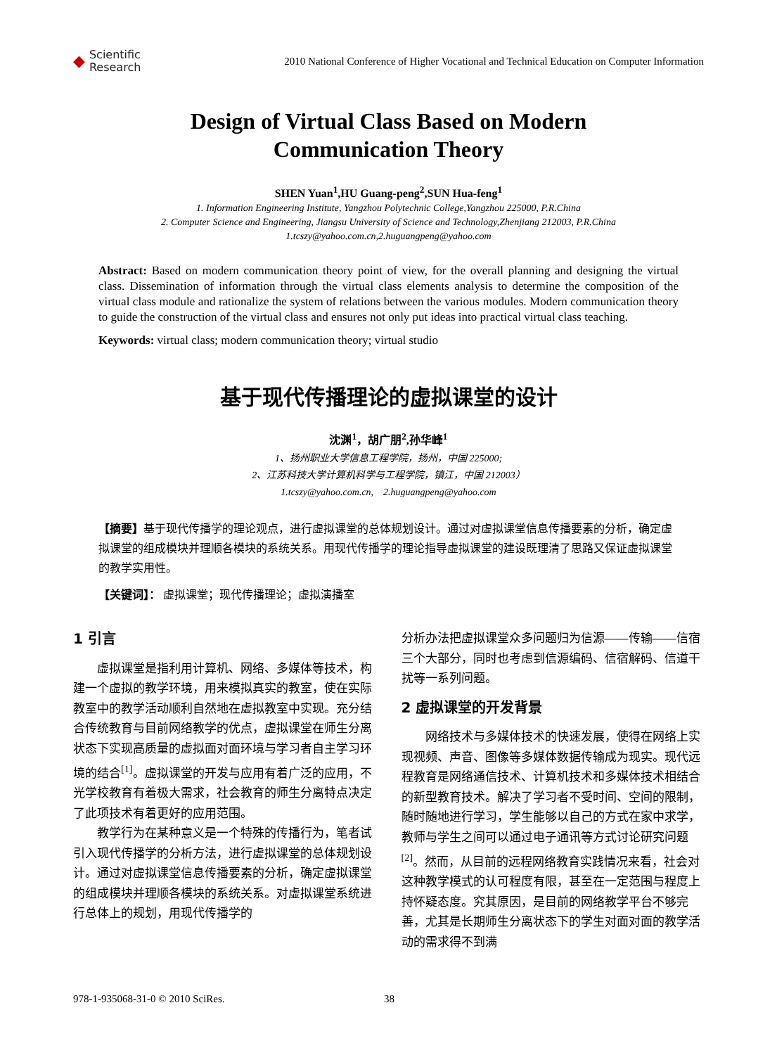◆ Scientific
Research
2010 National Conference of Higher Vocational and Technical Education on Computer Information
Design of Virtual Class Based on Modern
Communication Theory
SHEN Yuan<sup>1</sup>,HU Guang-peng<sup>2</sup>,SUN Hua-feng<sup>1</sup>
1. Information Engineering Institute, Yangzhou Polytechnic College,Yangzhou 225000, P.R.China
2. Computer Science and Engineering, Jiangsu University of Science and Technology,Zhenjiang 212003, P.R.China
1.tcszy@yahoo.com.cn,2.huguangpeng@yahoo.com
Abstract: Based on modern communication theory point of view, for the overall planning and designing the virtual class. Dissemination of information through the virtual class elements analysis to determine the composition of the virtual class module and rationalize the system of relations between the various modules. Modern communication theory to guide the construction of the virtual class and ensures not only put ideas into practical virtual class teaching.
Keywords: virtual class; modern communication theory; virtual studio
基于现代传播理论的虚拟课堂的设计
沈渊<sup>1</sup>，胡广朋<sup>2</sup>,孙华峰<sup>1</sup>
1、扬州职业大学信息工程学院，扬州，中国 225000;
2、江苏科技大学计算机科学与工程学院，镇江，中国 212003）
1.tcszy@yahoo.com.cn,　2.huguangpeng@yahoo.com
【摘要】基于现代传播学的理论观点，进行虚拟课堂的总体规划设计。通过对虚拟课堂信息传播要素的分析，确定虚拟课堂的组成模块并理顺各模块的系统关系。用现代传播学的理论指导虚拟课堂的建设既理清了思路又保证虚拟课堂的教学实用性。
【关键词】： 虚拟课堂；现代传播理论；虚拟演播室
1 引言
虚拟课堂是指利用计算机、网络、多媒体等技术，构建一个虚拟的教学环境，用来模拟真实的教室，使在实际教室中的教学活动顺利自然地在虚拟教室中实现。充分结合传统教育与目前网络教学的优点，虚拟课堂在师生分离状态下实现高质量的虚拟面对面环境与学习者自主学习环境的结合<sup>[1]</sup>。虚拟课堂的开发与应用有着广泛的应用，不光学校教育有着极大需求，社会教育的师生分离特点决定了此项技术有着更好的应用范围。
教学行为在某种意义是一个特殊的传播行为，笔者试引入现代传播学的分析方法，进行虚拟课堂的总体规划设计。通过对虚拟课堂信息传播要素的分析，确定虚拟课堂的组成模块并理顺各模块的系统关系。对虚拟课堂系统进行总体上的规划，用现代传播学的
分析办法把虚拟课堂众多问题归为信源——传输——信宿三个大部分，同时也考虑到信源编码、信宿解码、信道干扰等一系列问题。
2 虚拟课堂的开发背景
网络技术与多媒体技术的快速发展，使得在网络上实现视频、声音、图像等多媒体数据传输成为现实。现代远程教育是网络通信技术、计算机技术和多媒体技术相结合的新型教育技术。解决了学习者不受时间、空间的限制，随时随地进行学习，学生能够以自己的方式在家中求学，教师与学生之间可以通过电子通讯等方式讨论研究问题<sup>[2]</sup>。然而，从目前的远程网络教育实践情况来看，社会对这种教学模式的认可程度有限，甚至在一定范围与程度上持怀疑态度。究其原因，是目前的网络教学平台不够完善，尤其是长期师生分离状态下的学生对面对面的教学活动的需求得不到满
978-1-935068-31-0 © 2010 SciRes.
38